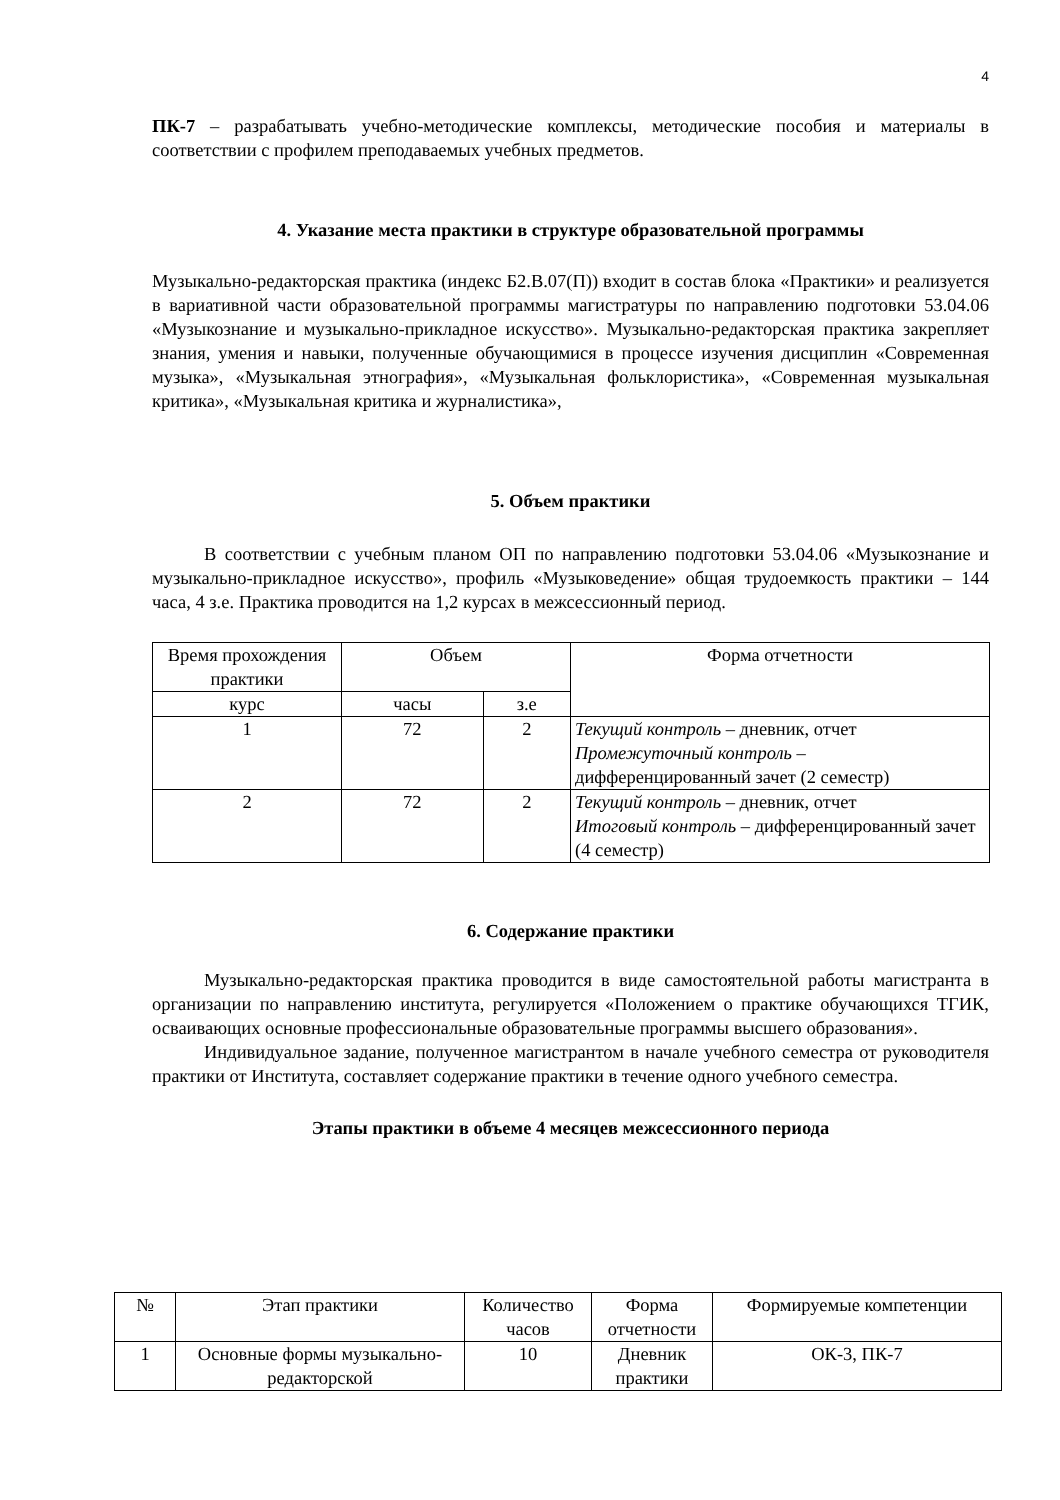4
ПК-7 – разрабатывать учебно-методические комплексы, методические пособия и материалы в соответствии с профилем преподаваемых учебных предметов.
4. Указание места практики в структуре образовательной программы
Музыкально-редакторская практика (индекс Б2.В.07(П)) входит в состав блока «Практики» и реализуется в вариативной части образовательной программы магистратуры по направлению подготовки 53.04.06 «Музыкознание и музыкально-прикладное искусство». Музыкально-редакторская практика закрепляет знания, умения и навыки, полученные обучающимися в процессе изучения дисциплин «Современная музыка», «Музыкальная этнография», «Музыкальная фольклористика», «Современная музыкальная критика», «Музыкальная критика и журналистика»,
5. Объем практики
В соответствии с учебным планом ОП по направлению подготовки 53.04.06 «Музыкознание и музыкально-прикладное искусство», профиль «Музыковедение» общая трудоемкость практики – 144 часа, 4 з.е. Практика проводится на 1,2 курсах в межсессионный период.
| Время прохождения практики | Объем | | Форма отчетности |
| --- | --- | --- | --- |
| курс | часы | з.е | |
| 1 | 72 | 2 | Текущий контроль – дневник, отчет Промежуточный контроль – дифференцированный зачет (2 семестр) |
| 2 | 72 | 2 | Текущий контроль – дневник, отчет Итоговый контроль – дифференцированный зачет (4 семестр) |
6. Содержание практики
Музыкально-редакторская практика проводится в виде самостоятельной работы магистранта в организации по направлению института, регулируется «Положением о практике обучающихся ТГИК, осваивающих основные профессиональные образовательные программы высшего образования».
Индивидуальное задание, полученное магистрантом в начале учебного семестра от руководителя практики от Института, составляет содержание практики в течение одного учебного семестра.
Этапы практики в объеме 4 месяцев межсессионного периода
| № | Этап практики | Количество часов | Форма отчетности | Формируемые компетенции |
| --- | --- | --- | --- | --- |
| 1 | Основные формы музыкально-редакторской | 10 | Дневник практики | ОК-3, ПК-7 |